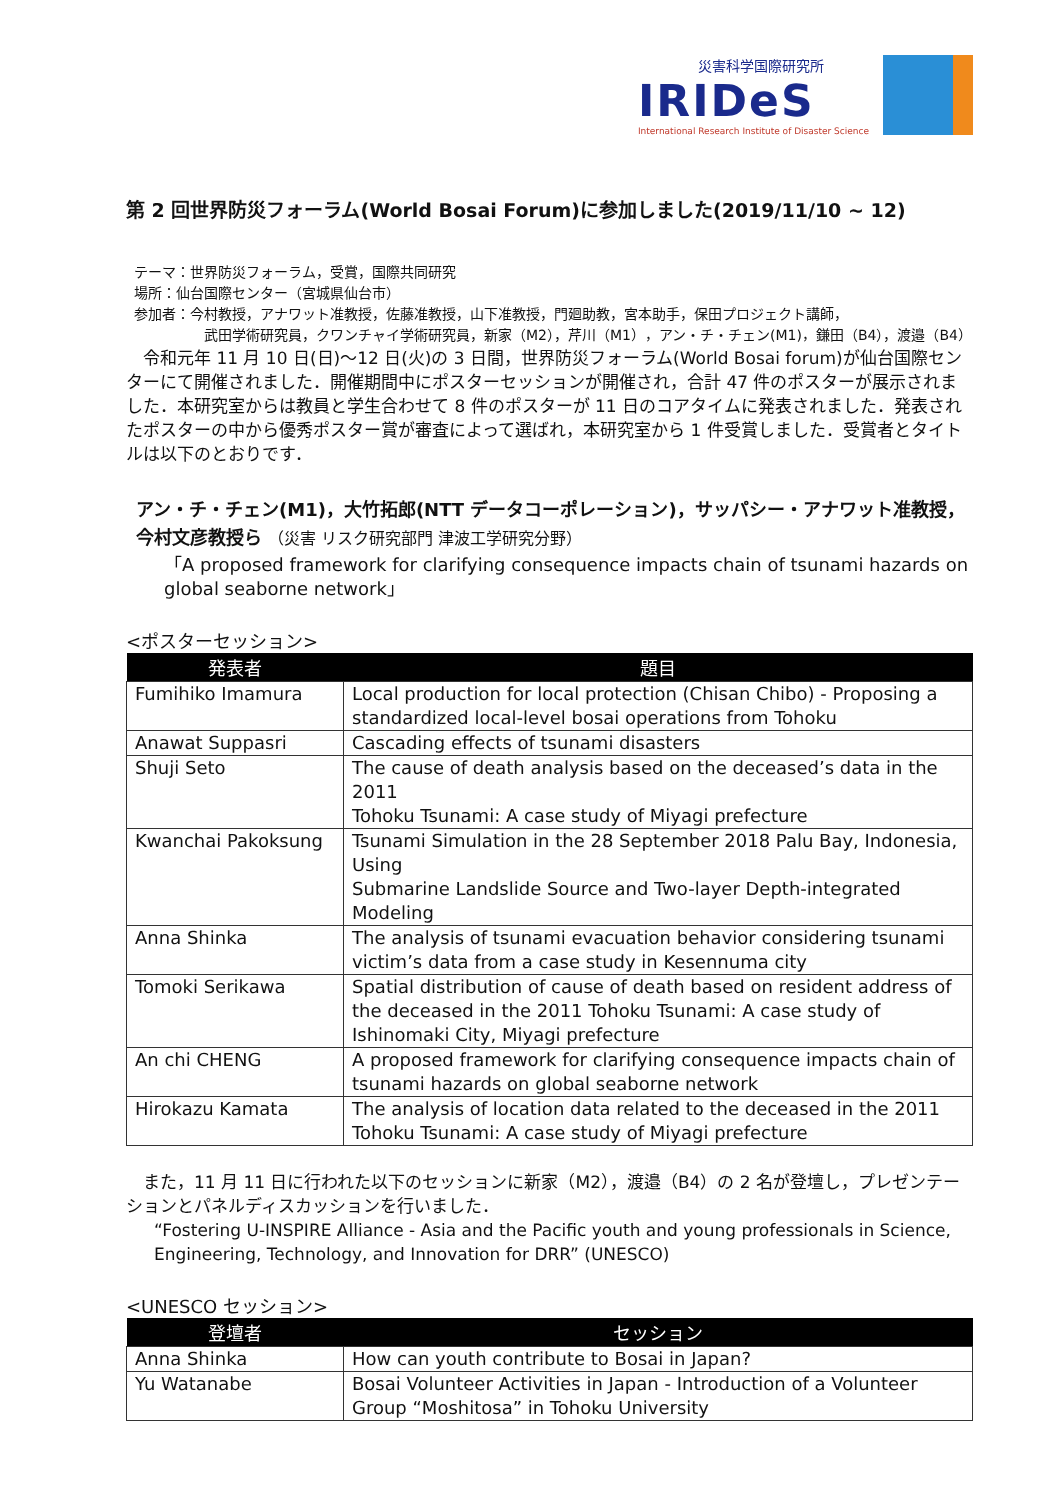災害科学国際研究所
IRIDeS
International Research Institute of Disaster Science
第 2 回世界防災フォーラム(World Bosai Forum)に参加しました(2019/11/10 ~ 12)
テーマ：世界防災フォーラム，受賞，国際共同研究
場所：仙台国際センター（宮城県仙台市）
参加者：今村教授，アナワット准教授，佐藤准教授，山下准教授，門廻助教，宮本助手，保田プロジェクト講師，
武田学術研究員，クワンチャイ学術研究員，新家（M2），芹川（M1），アン・チ・チェン(M1)，鎌田（B4），渡邉（B4）
　令和元年 11 月 10 日(日)～12 日(火)の 3 日間，世界防災フォーラム(World Bosai forum)が仙台国際センターにて開催されました．開催期間中にポスターセッションが開催され，合計 47 件のポスターが展示されました．本研究室からは教員と学生合わせて 8 件のポスターが 11 日のコアタイムに発表されました．発表されたポスターの中から優秀ポスター賞が審査によって選ばれ，本研究室から 1 件受賞しました．受賞者とタイトルは以下のとおりです．
アン・チ・チェン(M1)，大竹拓郎(NTT データコーポレーション)，サッパシー・アナワット准教授，今村文彦教授ら （災害 リスク研究部門 津波工学研究分野）
「A proposed framework for clarifying consequence impacts chain of tsunami hazards on global seaborne network」
<ポスターセッション>
| 発表者 | 題目 |
| --- | --- |
| Fumihiko Imamura | Local production for local protection (Chisan Chibo) - Proposing a standardized local-level bosai operations from Tohoku |
| Anawat Suppasri | Cascading effects of tsunami disasters |
| Shuji Seto | The cause of death analysis based on the deceased’s data in the 2011 Tohoku Tsunami: A case study of Miyagi prefecture |
| Kwanchai Pakoksung | Tsunami Simulation in the 28 September 2018 Palu Bay, Indonesia, Using Submarine Landslide Source and Two-layer Depth-integrated Modeling |
| Anna Shinka | The analysis of tsunami evacuation behavior considering tsunami victim’s data from a case study in Kesennuma city |
| Tomoki Serikawa | Spatial distribution of cause of death based on resident address of the deceased in the 2011 Tohoku Tsunami: A case study of Ishinomaki City, Miyagi prefecture |
| An chi CHENG | A proposed framework for clarifying consequence impacts chain of tsunami hazards on global seaborne network |
| Hirokazu Kamata | The analysis of location data related to the deceased in the 2011 Tohoku Tsunami: A case study of Miyagi prefecture |
　また，11 月 11 日に行われた以下のセッションに新家（M2），渡邉（B4）の 2 名が登壇し，プレゼンテーションとパネルディスカッションを行いました．
“Fostering U-INSPIRE Alliance - Asia and the Pacific youth and young professionals in Science, Engineering, Technology, and Innovation for DRR” (UNESCO)
<UNESCO セッション>
| 登壇者 | セッション |
| --- | --- |
| Anna Shinka | How can youth contribute to Bosai in Japan? |
| Yu Watanabe | Bosai Volunteer Activities in Japan - Introduction of a Volunteer Group “Moshitosa” in Tohoku University |